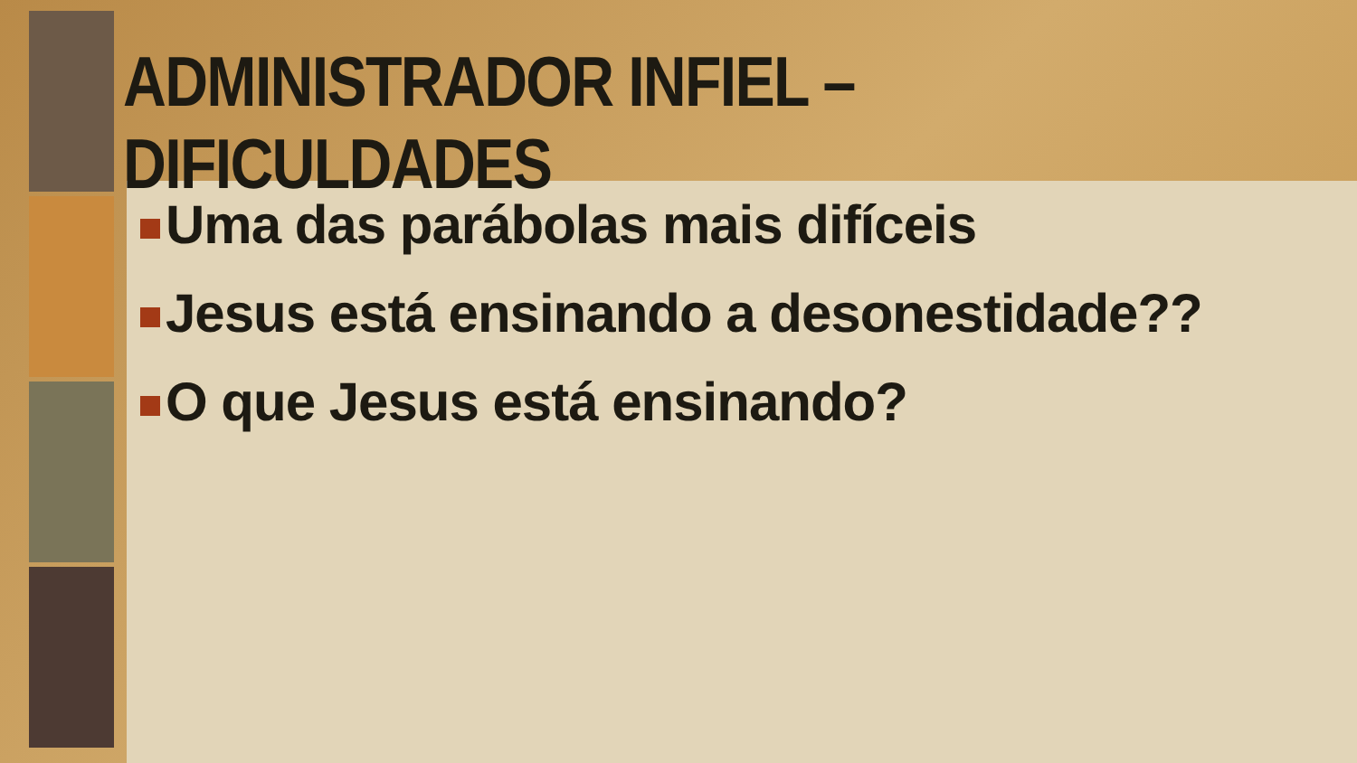ADMINISTRADOR INFIEL – DIFICULDADES
Uma das parábolas mais difíceis
Jesus está ensinando a desonestidade??
O que Jesus está ensinando?